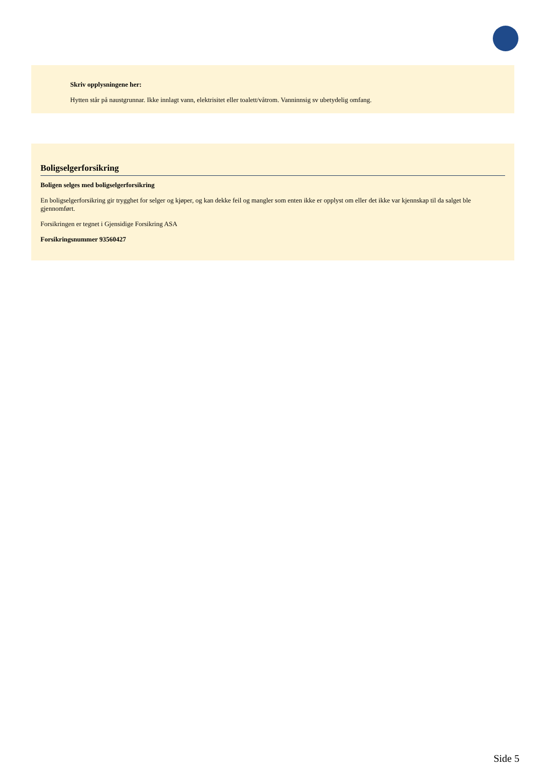Skriv opplysningene her:
Hytten står på naustgrunnar. Ikke innlagt vann, elektrisitet eller toalett/våtrom. Vanninnsig sv ubetydelig omfang.
Boligselgerforsikring
Boligen selges med boligselgerforsikring
En boligselgerforsikring gir trygghet for selger og kjøper, og kan dekke feil og mangler som enten ikke er opplyst om eller det ikke var kjennskap til da salget ble gjennomført.
Forsikringen er tegnet i Gjensidige Forsikring ASA
Forsikringsnummer 93560427
Side 5